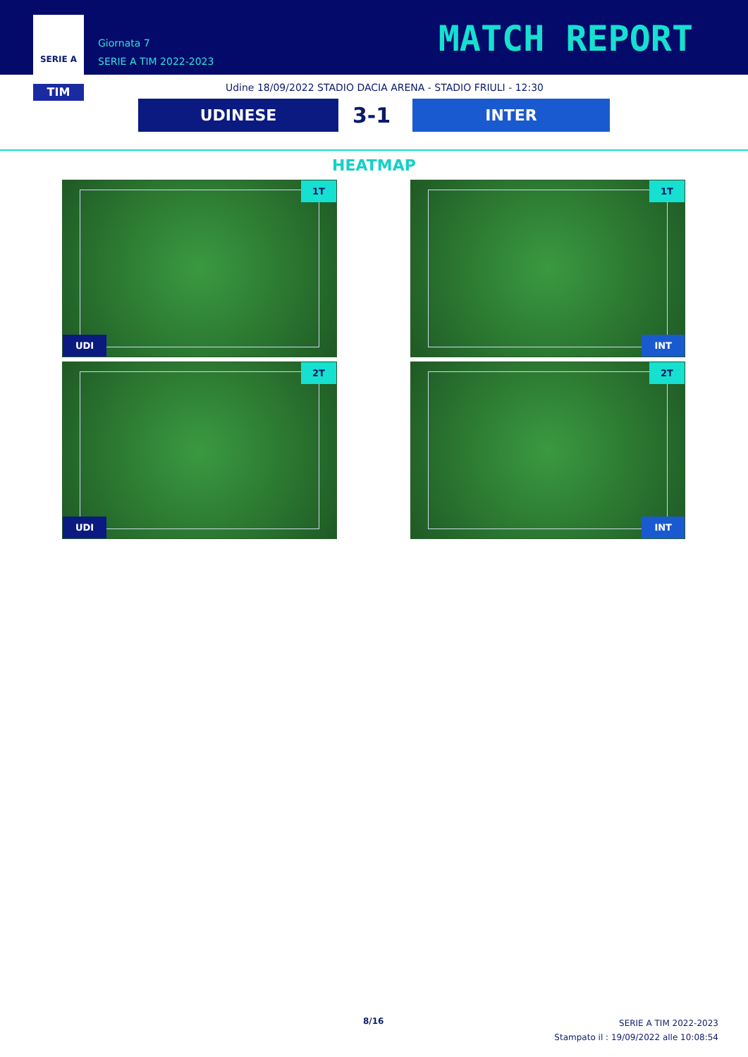SERIE A
TIM
Giornata 7
SERIE A TIM 2022-2023
MATCH REPORT
Udine 18/09/2022 STADIO DACIA ARENA - STADIO FRIULI - 12:30
UDINESE 3-1 INTER
HEATMAP
1T
UDI
1T
INT
2T
UDI
2T
INT
8/16
SERIE A TIM 2022-2023
Stampato il : 19/09/2022 alle 10:08:54